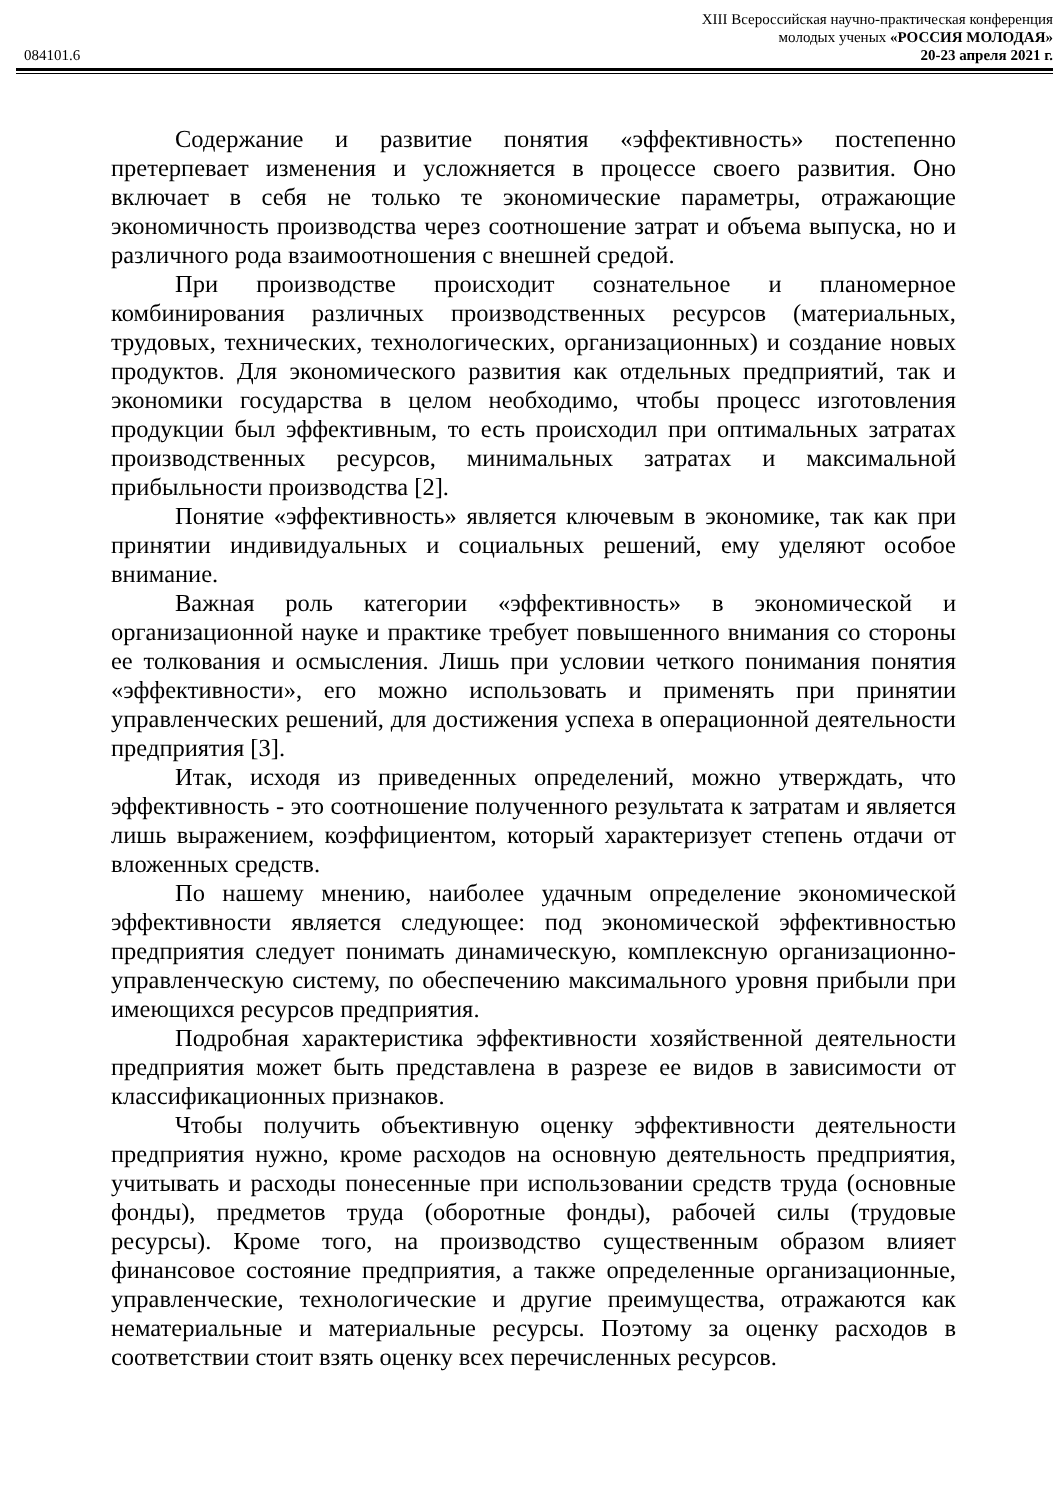XIII Всероссийская научно-практическая конференция
молодых ученых «РОССИЯ МОЛОДАЯ»
084101.6 20-23 апреля 2021 г.
Содержание и развитие понятия «эффективность» постепенно претерпевает изменения и усложняется в процессе своего развития. Оно включает в себя не только те экономические параметры, отражающие экономичность производства через соотношение затрат и объема выпуска, но и различного рода взаимоотношения с внешней средой.
При производстве происходит сознательное и планомерное комбинирования различных производственных ресурсов (материальных, трудовых, технических, технологических, организационных) и создание новых продуктов. Для экономического развития как отдельных предприятий, так и экономики государства в целом необходимо, чтобы процесс изготовления продукции был эффективным, то есть происходил при оптимальных затратах производственных ресурсов, минимальных затратах и максимальной прибыльности производства [2].
Понятие «эффективность» является ключевым в экономике, так как при принятии индивидуальных и социальных решений, ему уделяют особое внимание.
Важная роль категории «эффективность» в экономической и организационной науке и практике требует повышенного внимания со стороны ее толкования и осмысления. Лишь при условии четкого понимания понятия «эффективности», его можно использовать и применять при принятии управленческих решений, для достижения успеха в операционной деятельности предприятия [3].
Итак, исходя из приведенных определений, можно утверждать, что эффективность - это соотношение полученного результата к затратам и является лишь выражением, коэффициентом, который характеризует степень отдачи от вложенных средств.
По нашему мнению, наиболее удачным определение экономической эффективности является следующее: под экономической эффективностью предприятия следует понимать динамическую, комплексную организационно-управленческую систему, по обеспечению максимального уровня прибыли при имеющихся ресурсов предприятия.
Подробная характеристика эффективности хозяйственной деятельности предприятия может быть представлена в разрезе ее видов в зависимости от классификационных признаков.
Чтобы получить объективную оценку эффективности деятельности предприятия нужно, кроме расходов на основную деятельность предприятия, учитывать и расходы понесенные при использовании средств труда (основные фонды), предметов труда (оборотные фонды), рабочей силы (трудовые ресурсы). Кроме того, на производство существенным образом влияет финансовое состояние предприятия, а также определенные организационные, управленческие, технологические и другие преимущества, отражаются как нематериальные и материальные ресурсы. Поэтому за оценку расходов в соответствии стоит взять оценку всех перечисленных ресурсов.